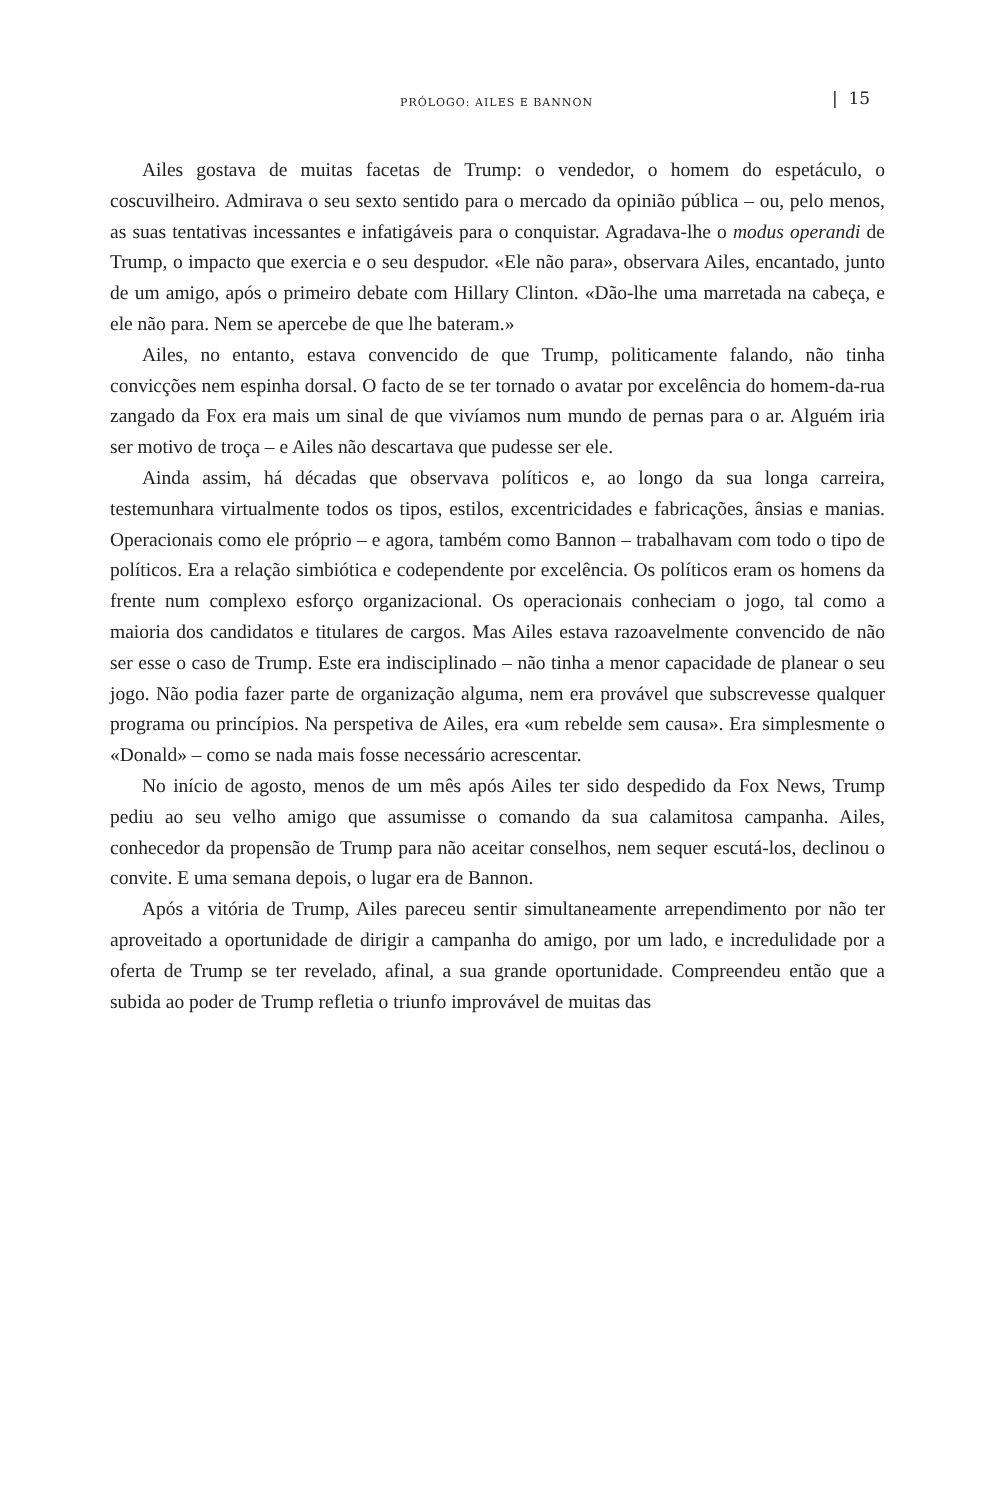PRÓLOGO: AILES E BANNON | 15
Ailes gostava de muitas facetas de Trump: o vendedor, o homem do espetáculo, o coscuvilheiro. Admirava o seu sexto sentido para o mercado da opinião pública – ou, pelo menos, as suas tentativas incessantes e infatigáveis para o conquistar. Agradava-lhe o modus operandi de Trump, o impacto que exercia e o seu despudor. «Ele não para», observara Ailes, encantado, junto de um amigo, após o primeiro debate com Hillary Clinton. «Dão-lhe uma marretada na cabeça, e ele não para. Nem se apercebe de que lhe bateram.»
Ailes, no entanto, estava convencido de que Trump, politicamente falando, não tinha convicções nem espinha dorsal. O facto de se ter tornado o avatar por excelência do homem-da-rua zangado da Fox era mais um sinal de que vivíamos num mundo de pernas para o ar. Alguém iria ser motivo de troça – e Ailes não descartava que pudesse ser ele.
Ainda assim, há décadas que observava políticos e, ao longo da sua longa carreira, testemunhara virtualmente todos os tipos, estilos, excentricidades e fabricações, ânsias e manias. Operacionais como ele próprio – e agora, também como Bannon – trabalhavam com todo o tipo de políticos. Era a relação simbiótica e codependente por excelência. Os políticos eram os homens da frente num complexo esforço organizacional. Os operacionais conheciam o jogo, tal como a maioria dos candidatos e titulares de cargos. Mas Ailes estava razoavelmente convencido de não ser esse o caso de Trump. Este era indisciplinado – não tinha a menor capacidade de planear o seu jogo. Não podia fazer parte de organização alguma, nem era provável que subscrevesse qualquer programa ou princípios. Na perspetiva de Ailes, era «um rebelde sem causa». Era simplesmente o «Donald» – como se nada mais fosse necessário acrescentar.
No início de agosto, menos de um mês após Ailes ter sido despedido da Fox News, Trump pediu ao seu velho amigo que assumisse o comando da sua calamitosa campanha. Ailes, conhecedor da propensão de Trump para não aceitar conselhos, nem sequer escutá-los, declinou o convite. E uma semana depois, o lugar era de Bannon.
Após a vitória de Trump, Ailes pareceu sentir simultaneamente arrependimento por não ter aproveitado a oportunidade de dirigir a campanha do amigo, por um lado, e incredulidade por a oferta de Trump se ter revelado, afinal, a sua grande oportunidade. Compreendeu então que a subida ao poder de Trump refletia o triunfo improvável de muitas das